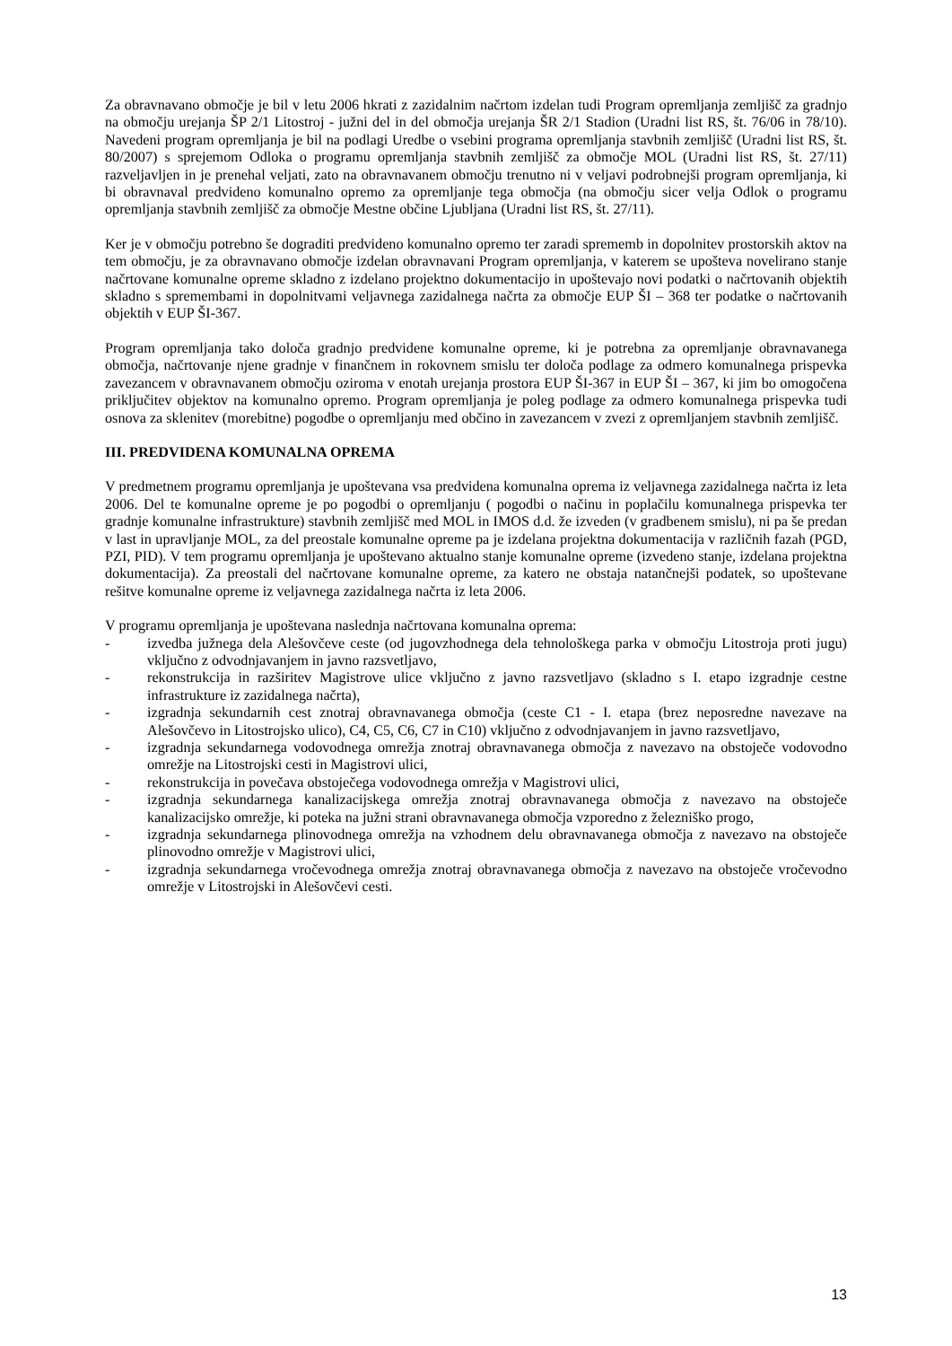Za obravnavano območje je bil v letu 2006 hkrati z zazidalnim načrtom izdelan tudi Program opremljanja zemljišč za gradnjo na območju urejanja ŠP 2/1 Litostroj - južni del in del območja urejanja ŠR 2/1 Stadion (Uradni list RS, št. 76/06 in 78/10). Navedeni program opremljanja je bil na podlagi Uredbe o vsebini programa opremljanja stavbnih zemljišč (Uradni list RS, št. 80/2007) s sprejemom Odloka o programu opremljanja stavbnih zemljišč za območje MOL (Uradni list RS, št. 27/11) razveljavljen in je prenehal veljati, zato na obravnavanem območju trenutno ni v veljavi podrobnejši program opremljanja, ki bi obravnaval predvideno komunalno opremo za opremljanje tega območja (na območju sicer velja Odlok o programu opremljanja stavbnih zemljišč za območje Mestne občine Ljubljana (Uradni list RS, št. 27/11).
Ker je v območju potrebno še dograditi predvideno komunalno opremo ter zaradi sprememb in dopolnitev prostorskih aktov na tem območju, je za obravnavano območje izdelan obravnavani Program opremljanja, v katerem se upošteva novelirano stanje načrtovane komunalne opreme skladno z izdelano projektno dokumentacijo in upoštevajo novi podatki o načrtovanih objektih skladno s spremembami in dopolnitvami veljavnega zazidalnega načrta za območje EUP ŠI – 368 ter podatke o načrtovanih objektih v EUP ŠI-367.
Program opremljanja tako določa gradnjo predvidene komunalne opreme, ki je potrebna za opremljanje obravnavanega območja, načrtovanje njene gradnje v finančnem in rokovnem smislu ter določa podlage za odmero komunalnega prispevka zavezancem v obravnavanem območju oziroma v enotah urejanja prostora EUP ŠI-367 in EUP ŠI – 367, ki jim bo omogočena priključitev objektov na komunalno opremo. Program opremljanja je poleg podlage za odmero komunalnega prispevka tudi osnova za sklenitev (morebitne) pogodbe o opremljanju med občino in zavezancem v zvezi z opremljanjem stavbnih zemljišč.
III. PREDVIDENA KOMUNALNA OPREMA
V predmetnem programu opremljanja je upoštevana vsa predvidena komunalna oprema iz veljavnega zazidalnega načrta iz leta 2006. Del te komunalne opreme je po pogodbi o opremljanju ( pogodbi o načinu in poplačilu komunalnega prispevka ter gradnje komunalne infrastrukture) stavbnih zemljišč med MOL in IMOS d.d. že izveden (v gradbenem smislu), ni pa še predan v last in upravljanje MOL, za del preostale komunalne opreme pa je izdelana projektna dokumentacija v različnih fazah (PGD, PZI, PID). V tem programu opremljanja je upoštevano aktualno stanje komunalne opreme (izvedeno stanje, izdelana projektna dokumentacija). Za preostali del načrtovane komunalne opreme, za katero ne obstaja natančnejši podatek, so upoštevane rešitve komunalne opreme iz veljavnega zazidalnega načrta iz leta 2006.
V programu opremljanja je upoštevana naslednja načrtovana komunalna oprema:
- izvedba južnega dela Alešovčeve ceste (od jugovzhodnega dela tehnološkega parka v območju Litostroja proti jugu) vključno z odvodnjavanjem in javno razsvetljavo,
- rekonstrukcija in razširitev Magistrove ulice vključno z javno razsvetljavo (skladno s I. etapo izgradnje cestne infrastrukture iz zazidalnega načrta),
- izgradnja sekundarnih cest znotraj obravnavanega območja (ceste C1 - I. etapa (brez neposredne navezave na Alešovčevo in Litostrojsko ulico), C4, C5, C6, C7 in C10) vključno z odvodnjavanjem in javno razsvetljavo,
- izgradnja sekundarnega vodovodnega omrežja znotraj obravnavanega območja z navezavo na obstoječe vodovodno omrežje na Litostrojski cesti in Magistrovi ulici,
- rekonstrukcija in povečava obstoječega vodovodnega omrežja v Magistrovi ulici,
- izgradnja sekundarnega kanalizacijskega omrežja znotraj obravnavanega območja z navezavo na obstoječe kanalizacijsko omrežje, ki poteka na južni strani obravnavanega območja vzporedno z železniško progo,
- izgradnja sekundarnega plinovodnega omrežja na vzhodnem delu obravnavanega območja z navezavo na obstoječe plinovodno omrežje v Magistrovi ulici,
- izgradnja sekundarnega vročevodnega omrežja znotraj obravnavanega območja z navezavo na obstoječe vročevodno omrežje v Litostrojski in Alešovčevi cesti.
13